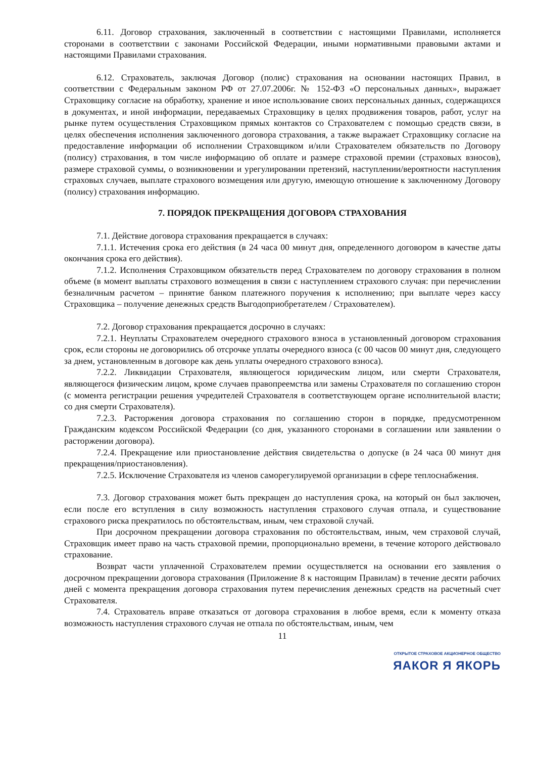6.11. Договор страхования, заключенный в соответствии с настоящими Правилами, исполняется сторонами в соответствии с законами Российской Федерации, иными нормативными правовыми актами и настоящими Правилами страхования.
6.12. Страхователь, заключая Договор (полис) страхования на основании настоящих Правил, в соответствии с Федеральным законом РФ от 27.07.2006г. № 152-ФЗ «О персональных данных», выражает Страховщику согласие на обработку, хранение и иное использование своих персональных данных, содержащихся в документах, и иной информации, передаваемых Страховщику в целях продвижения товаров, работ, услуг на рынке путем осуществления Страховщиком прямых контактов со Страхователем с помощью средств связи, в целях обеспечения исполнения заключенного договора страхования, а также выражает Страховщику согласие на предоставление информации об исполнении Страховщиком и/или Страхователем обязательств по Договору (полису) страхования, в том числе информацию об оплате и размере страховой премии (страховых взносов), размере страховой суммы, о возникновении и урегулировании претензий, наступлении/вероятности наступления страховых случаев, выплате страхового возмещения или другую, имеющую отношение к заключенному Договору (полису) страхования информацию.
7. ПОРЯДОК ПРЕКРАЩЕНИЯ ДОГОВОРА СТРАХОВАНИЯ
7.1. Действие договора страхования прекращается в случаях:
7.1.1. Истечения срока его действия (в 24 часа 00 минут дня, определенного договором в качестве даты окончания срока его действия).
7.1.2. Исполнения Страховщиком обязательств перед Страхователем по договору страхования в полном объеме (в момент выплаты страхового возмещения в связи с наступлением страхового случая: при перечислении безналичным расчетом – принятие банком платежного поручения к исполнению; при выплате через кассу Страховщика – получение денежных средств Выгодоприобретателем / Страхователем).
7.2. Договор страхования прекращается досрочно в случаях:
7.2.1. Неуплаты Страхователем очередного страхового взноса в установленный договором страхования срок, если стороны не договорились об отсрочке уплаты очередного взноса (с 00 часов 00 минут дня, следующего за днем, установленным в договоре как день уплаты очередного страхового взноса).
7.2.2. Ликвидации Страхователя, являющегося юридическим лицом, или смерти Страхователя, являющегося физическим лицом, кроме случаев правопреемства или замены Страхователя по соглашению сторон (с момента регистрации решения учредителей Страхователя в соответствующем органе исполнительной власти; со дня смерти Страхователя).
7.2.3. Расторжения договора страхования по соглашению сторон в порядке, предусмотренном Гражданским кодексом Российской Федерации (со дня, указанного сторонами в соглашении или заявлении о расторжении договора).
7.2.4. Прекращение или приостановление действия свидетельства о допуске (в 24 часа 00 минут дня прекращения/приостановления).
7.2.5. Исключение Страхователя из членов саморегулируемой организации в сфере теплоснабжения.
7.3. Договор страхования может быть прекращен до наступления срока, на который он был заключен, если после его вступления в силу возможность наступления страхового случая отпала, и существование страхового риска прекратилось по обстоятельствам, иным, чем страховой случай.
При досрочном прекращении договора страхования по обстоятельствам, иным, чем страховой случай, Страховщик имеет право на часть страховой премии, пропорционально времени, в течение которого действовало страхование.
Возврат части уплаченной Страхователем премии осуществляется на основании его заявления о досрочном прекращении договора страхования (Приложение 8 к настоящим Правилам) в течение десяти рабочих дней с момента прекращения договора страхования путем перечисления денежных средств на расчетный счет Страхователя.
7.4. Страхователь вправе отказаться от договора страхования в любое время, если к моменту отказа возможность наступления страхового случая не отпала по обстоятельствам, иным, чем
11
ОТКРЫТОЕ СТРАХОВОЕ АКЦИОНЕРНОЕ ОБЩЕСТВО
ЯАКОR Я ЯКОРЬ